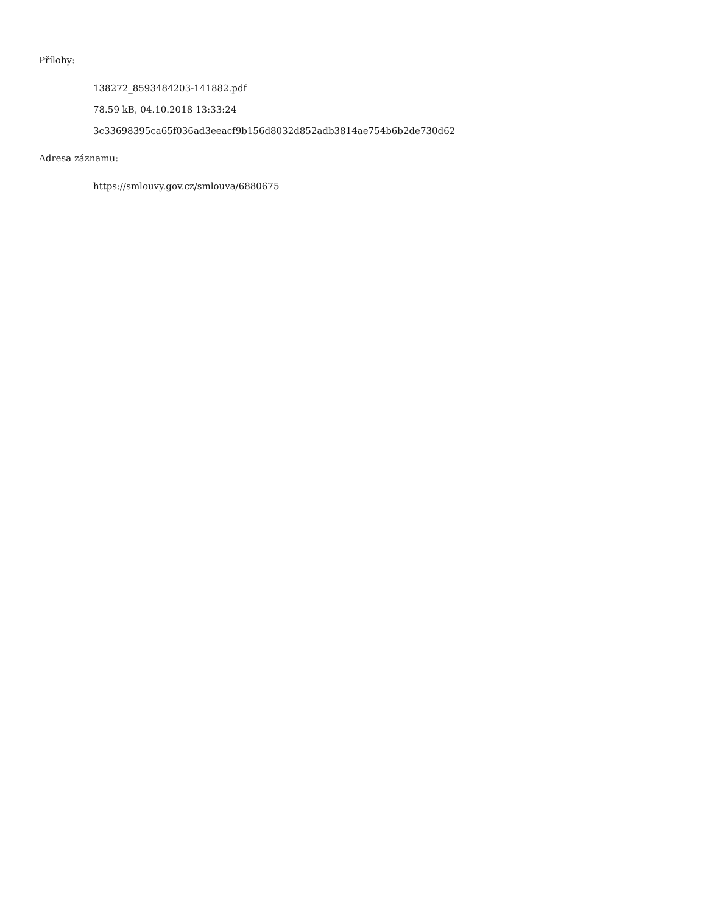Přílohy:
138272_8593484203-141882.pdf
78.59 kB, 04.10.2018 13:33:24
3c33698395ca65f036ad3eeacf9b156d8032d852adb3814ae754b6b2de730d62
Adresa záznamu:
https://smlouvy.gov.cz/smlouva/6880675